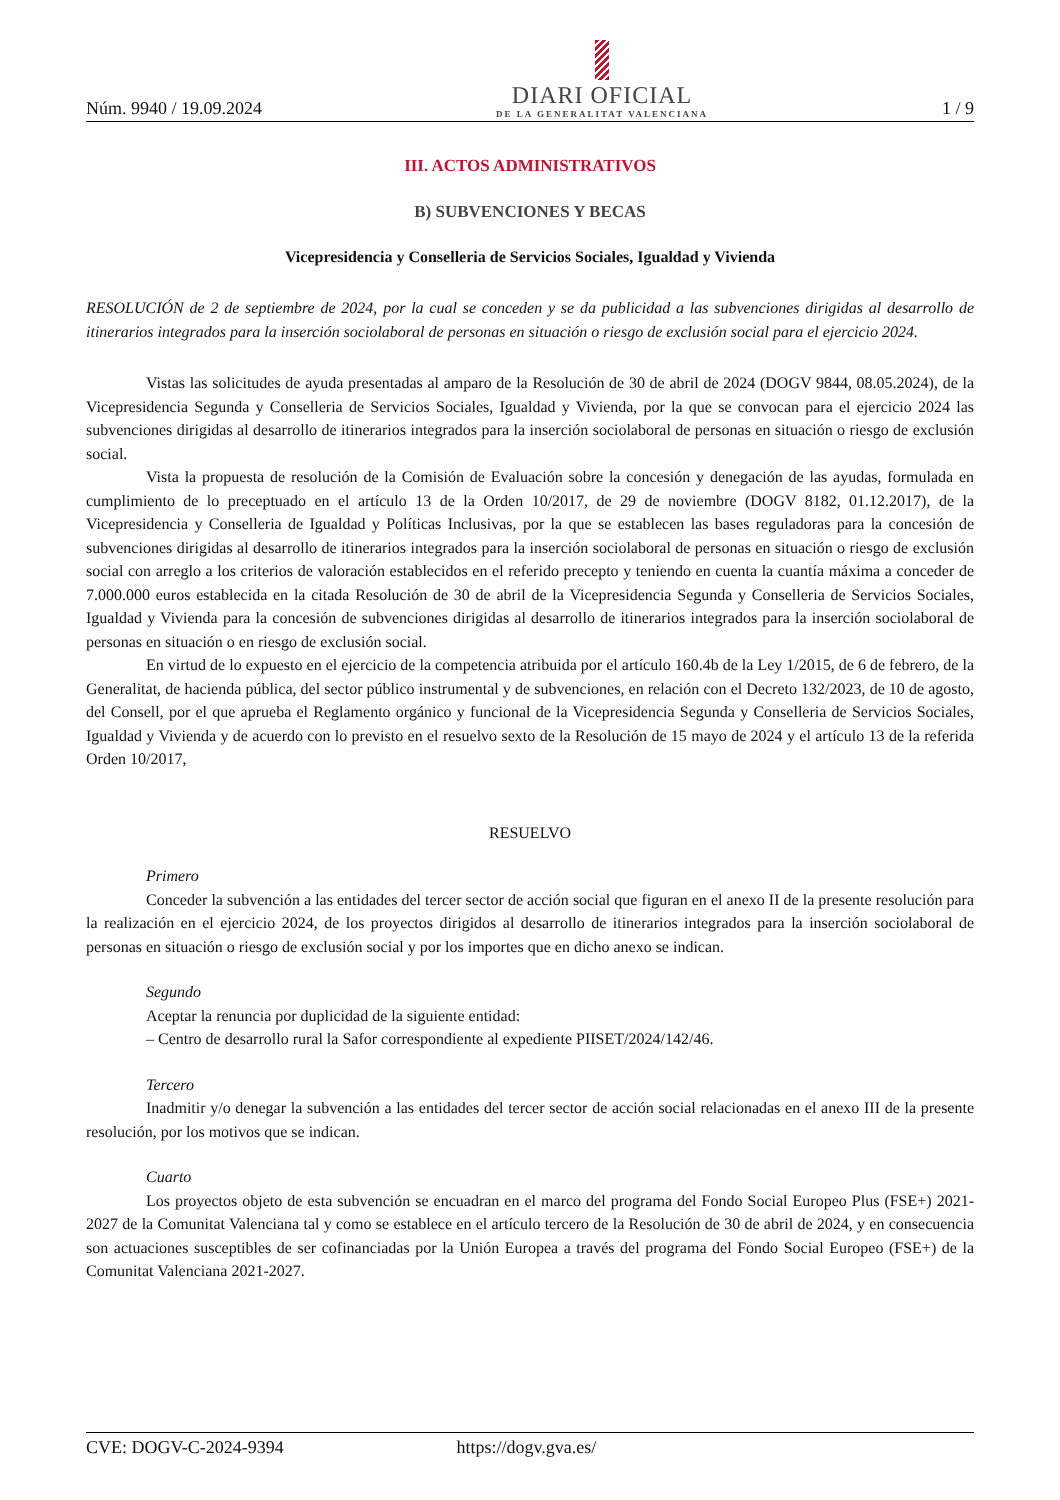Núm. 9940 / 19.09.2024
DIARI OFICIAL
DE LA GENERALITAT VALENCIANA
1 / 9
III. ACTOS ADMINISTRATIVOS
B) SUBVENCIONES Y BECAS
Vicepresidencia y Conselleria de Servicios Sociales, Igualdad y Vivienda
RESOLUCIÓN de 2 de septiembre de 2024, por la cual se conceden y se da publicidad a las subvenciones dirigidas al desarrollo de itinerarios integrados para la inserción sociolaboral de personas en situación o riesgo de exclusión social para el ejercicio 2024.
Vistas las solicitudes de ayuda presentadas al amparo de la Resolución de 30 de abril de 2024 (DOGV 9844, 08.05.2024), de la Vicepresidencia Segunda y Conselleria de Servicios Sociales, Igualdad y Vivienda, por la que se convocan para el ejercicio 2024 las subvenciones dirigidas al desarrollo de itinerarios integrados para la inserción sociolaboral de personas en situación o riesgo de exclusión social.
Vista la propuesta de resolución de la Comisión de Evaluación sobre la concesión y denegación de las ayudas, formulada en cumplimiento de lo preceptuado en el artículo 13 de la Orden 10/2017, de 29 de noviembre (DOGV 8182, 01.12.2017), de la Vicepresidencia y Conselleria de Igualdad y Políticas Inclusivas, por la que se establecen las bases reguladoras para la concesión de subvenciones dirigidas al desarrollo de itinerarios integrados para la inserción sociolaboral de personas en situación o riesgo de exclusión social con arreglo a los criterios de valoración establecidos en el referido precepto y teniendo en cuenta la cuantía máxima a conceder de 7.000.000 euros establecida en la citada Resolución de 30 de abril de la Vicepresidencia Segunda y Conselleria de Servicios Sociales, Igualdad y Vivienda para la concesión de subvenciones dirigidas al desarrollo de itinerarios integrados para la inserción sociolaboral de personas en situación o en riesgo de exclusión social.
En virtud de lo expuesto en el ejercicio de la competencia atribuida por el artículo 160.4b de la Ley 1/2015, de 6 de febrero, de la Generalitat, de hacienda pública, del sector público instrumental y de subvenciones, en relación con el Decreto 132/2023, de 10 de agosto, del Consell, por el que aprueba el Reglamento orgánico y funcional de la Vicepresidencia Segunda y Conselleria de Servicios Sociales, Igualdad y Vivienda y de acuerdo con lo previsto en el resuelvo sexto de la Resolución de 15 mayo de 2024 y el artículo 13 de la referida Orden 10/2017,
RESUELVO
Primero
Conceder la subvención a las entidades del tercer sector de acción social que figuran en el anexo II de la presente resolución para la realización en el ejercicio 2024, de los proyectos dirigidos al desarrollo de itinerarios integrados para la inserción sociolaboral de personas en situación o riesgo de exclusión social y por los importes que en dicho anexo se indican.
Segundo
Aceptar la renuncia por duplicidad de la siguiente entidad:
– Centro de desarrollo rural la Safor correspondiente al expediente PIISET/2024/142/46.
Tercero
Inadmitir y/o denegar la subvención a las entidades del tercer sector de acción social relacionadas en el anexo III de la presente resolución, por los motivos que se indican.
Cuarto
Los proyectos objeto de esta subvención se encuadran en el marco del programa del Fondo Social Europeo Plus (FSE+) 2021-2027 de la Comunitat Valenciana tal y como se establece en el artículo tercero de la Resolución de 30 de abril de 2024, y en consecuencia son actuaciones susceptibles de ser cofinanciadas por la Unión Europea a través del programa del Fondo Social Europeo (FSE+) de la Comunitat Valenciana 2021-2027.
CVE: DOGV-C-2024-9394 https://dogv.gva.es/